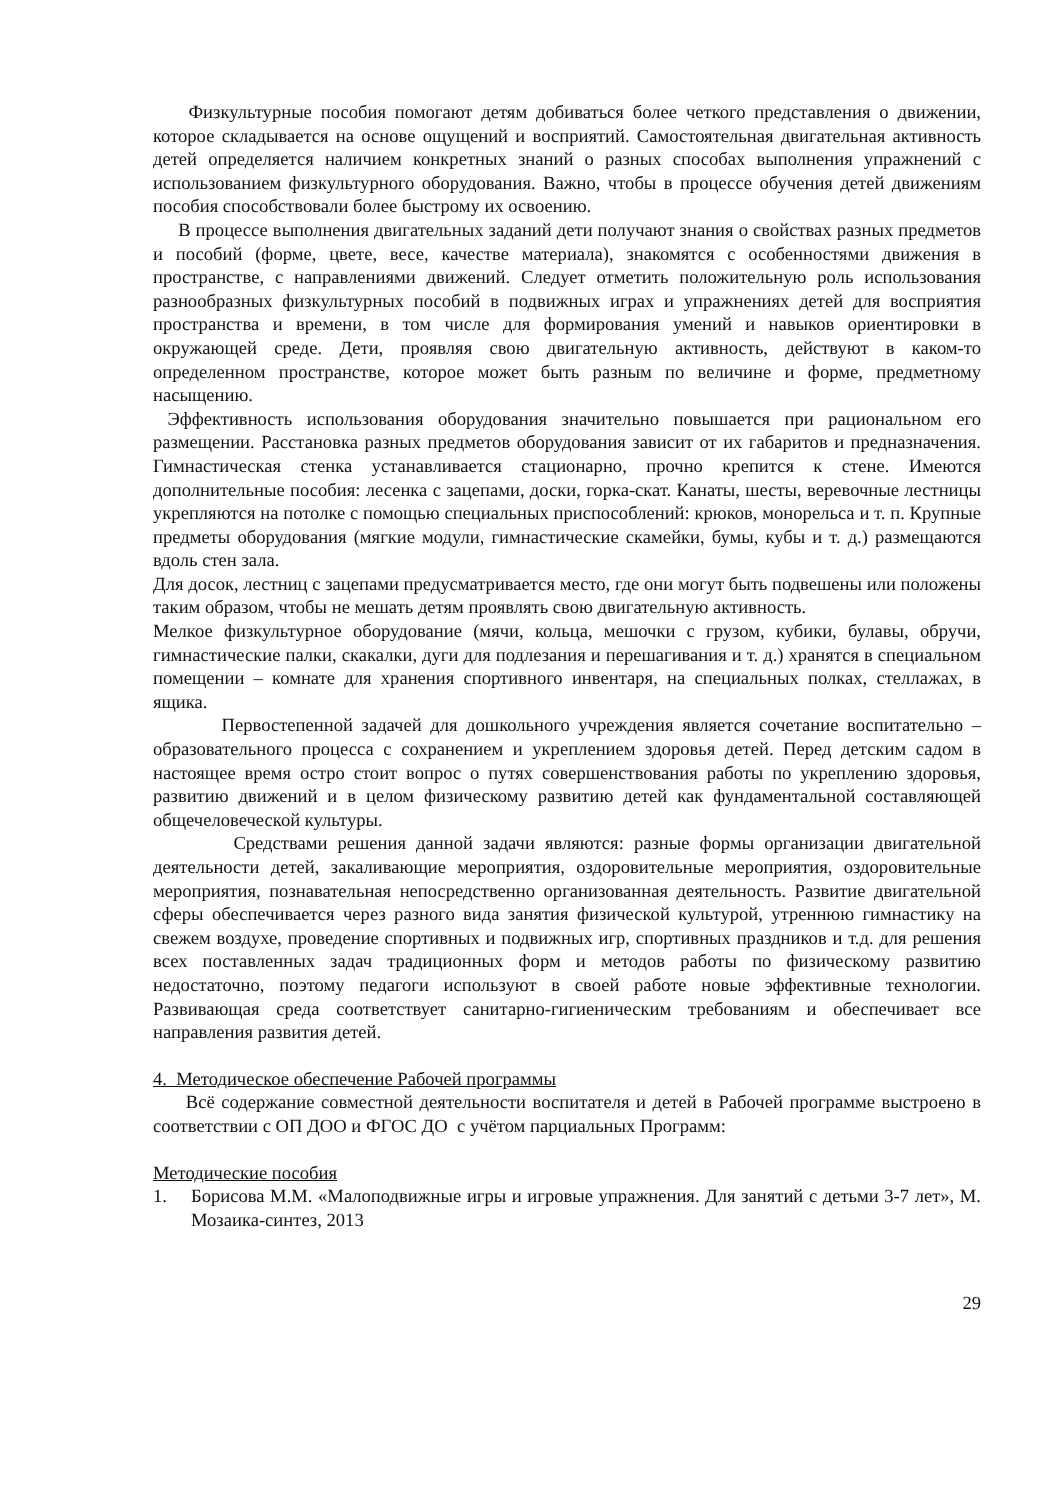Физкультурные пособия помогают детям добиваться более четкого представления о движении, которое складывается на основе ощущений и восприятий. Самостоятельная двигательная активность детей определяется наличием конкретных знаний о разных способах выполнения упражнений с использованием физкультурного оборудования. Важно, чтобы в процессе обучения детей движениям пособия способствовали более быстрому их освоению.
В процессе выполнения двигательных заданий дети получают знания о свойствах разных предметов и пособий (форме, цвете, весе, качестве материала), знакомятся с особенностями движения в пространстве, с направлениями движений. Следует отметить положительную роль использования разнообразных физкультурных пособий в подвижных играх и упражнениях детей для восприятия пространства и времени, в том числе для формирования умений и навыков ориентировки в окружающей среде. Дети, проявляя свою двигательную активность, действуют в каком-то определенном пространстве, которое может быть разным по величине и форме, предметному насыщению.
Эффективность использования оборудования значительно повышается при рациональном его размещении. Расстановка разных предметов оборудования зависит от их габаритов и предназначения. Гимнастическая стенка устанавливается стационарно, прочно крепится к стене. Имеются дополнительные пособия: лесенка с зацепами, доски, горка-скат. Канаты, шесты, веревочные лестницы укрепляются на потолке с помощью специальных приспособлений: крюков, монорельса и т. п. Крупные предметы оборудования (мягкие модули, гимнастические скамейки, бумы, кубы и т. д.) размещаются вдоль стен зала.
Для досок, лестниц с зацепами предусматривается место, где они могут быть подвешены или положены таким образом, чтобы не мешать детям проявлять свою двигательную активность.
Мелкое физкультурное оборудование (мячи, кольца, мешочки с грузом, кубики, булавы, обручи, гимнастические палки, скакалки, дуги для подлезания и перешагивания и т. д.) хранятся в специальном помещении – комнате для хранения спортивного инвентаря, на специальных полках, стеллажах, в ящика.
Первостепенной задачей для дошкольного учреждения является сочетание воспитательно – образовательного процесса с сохранением и укреплением здоровья детей. Перед детским садом в настоящее время остро стоит вопрос о путях совершенствования работы по укреплению здоровья, развитию движений и в целом физическому развитию детей как фундаментальной составляющей общечеловеческой культуры.
Средствами решения данной задачи являются: разные формы организации двигательной деятельности детей, закаливающие мероприятия, оздоровительные мероприятия, оздоровительные мероприятия, познавательная непосредственно организованная деятельность. Развитие двигательной сферы обеспечивается через разного вида занятия физической культурой, утреннюю гимнастику на свежем воздухе, проведение спортивных и подвижных игр, спортивных праздников и т.д. для решения всех поставленных задач традиционных форм и методов работы по физическому развитию недостаточно, поэтому педагоги используют в своей работе новые эффективные технологии. Развивающая среда соответствует санитарно-гигиеническим требованиям и обеспечивает все направления развития детей.
4. Методическое обеспечение Рабочей программы
Всё содержание совместной деятельности воспитателя и детей в Рабочей программе выстроено в соответствии с ОП ДОО и ФГОС ДО с учётом парциальных Программ:
Методические пособия
1. Борисова М.М. «Малоподвижные игры и игровые упражнения. Для занятий с детьми 3-7 лет», М. Мозаика-синтез, 2013
29